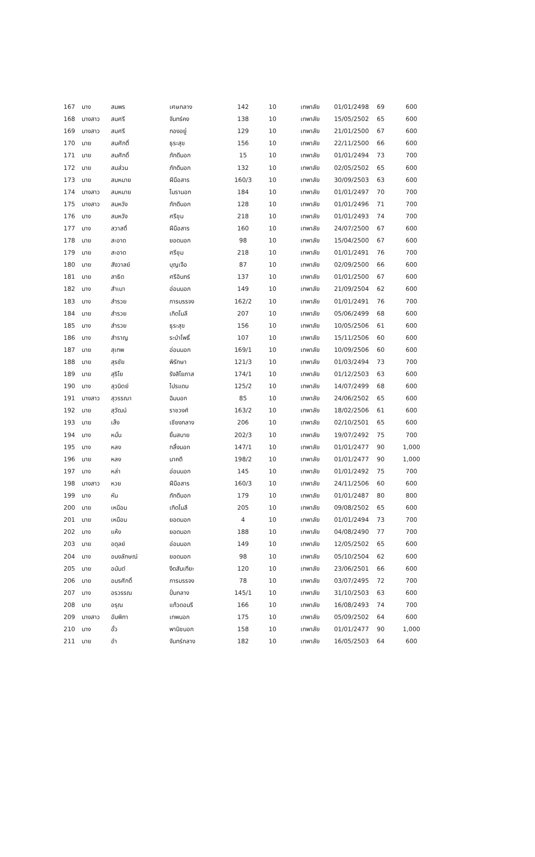| 167 | นาง | สมพร | เศษกลาง | 142 | 10 | เทพาลัย | 01/01/2498 | 69 | 600 |
| 168 | นางสาว | สมศรี | จันทร์คง | 138 | 10 | เทพาลัย | 15/05/2502 | 65 | 600 |
| 169 | นางสาว | สมศรี | ทองอยู่ | 129 | 10 | เทพาลัย | 21/01/2500 | 67 | 600 |
| 170 | นาย | สมศักดิ์ | ธุระสุข | 156 | 10 | เทพาลัย | 22/11/2500 | 66 | 600 |
| 171 | นาย | สมศักดิ์ | ภักดีนอก | 15 | 10 | เทพาลัย | 01/01/2494 | 73 | 700 |
| 172 | นาย | สมส่วน | ภักดีนอก | 132 | 10 | เทพาลัย | 02/05/2502 | 65 | 600 |
| 173 | นาย | สมหมาย | ฝีมือสาร | 160/3 | 10 | เทพาลัย | 30/09/2503 | 63 | 600 |
| 174 | นางสาว | สมหมาย | โมรานอก | 184 | 10 | เทพาลัย | 01/01/2497 | 70 | 700 |
| 175 | นางสาว | สมหวัง | ภักดีนอก | 128 | 10 | เทพาลัย | 01/01/2496 | 71 | 700 |
| 176 | นาง | สมหวัง | ศรีชุม | 218 | 10 | เทพาลัย | 01/01/2493 | 74 | 700 |
| 177 | นาง | สวาสดิ์ | ฝีมือสาร | 160 | 10 | เทพาลัย | 24/07/2500 | 67 | 600 |
| 178 | นาย | สะอาด | ยอดนอก | 98 | 10 | เทพาลัย | 15/04/2500 | 67 | 600 |
| 179 | นาย | สะอาด | ศรีชุม | 218 | 10 | เทพาลัย | 01/01/2491 | 76 | 700 |
| 180 | นาย | สังวาลย์ | บุญเจือ | 87 | 10 | เทพาลัย | 02/09/2500 | 66 | 600 |
| 181 | นาย | สาธิต | ศรีอินทร์ | 137 | 10 | เทพาลัย | 01/01/2500 | 67 | 600 |
| 182 | นาง | สำเนา | อ่อนนอก | 149 | 10 | เทพาลัย | 21/09/2504 | 62 | 600 |
| 183 | นาง | สำรวย | การบรรจง | 162/2 | 10 | เทพาลัย | 01/01/2491 | 76 | 700 |
| 184 | นาย | สำรวย | เกิดโมลี | 207 | 10 | เทพาลัย | 05/06/2499 | 68 | 600 |
| 185 | นาง | สำรวย | ธุระสุข | 156 | 10 | เทพาลัย | 10/05/2506 | 61 | 600 |
| 186 | นาง | สำราญ | ระบำโพธิ์ | 107 | 10 | เทพาลัย | 15/11/2506 | 60 | 600 |
| 187 | นาย | สุเทพ | อ่อนนอก | 169/1 | 10 | เทพาลัย | 10/09/2506 | 60 | 600 |
| 188 | นาย | สุรชัย | พิรักษา | 121/3 | 10 | เทพาลัย | 01/03/2494 | 73 | 700 |
| 189 | นาย | สุริโย | รังสิโยภาส | 174/1 | 10 | เทพาลัย | 01/12/2503 | 63 | 600 |
| 190 | นาง | สุวนิตย์ | ไปรแดน | 125/2 | 10 | เทพาลัย | 14/07/2499 | 68 | 600 |
| 191 | นางสาว | สุวรรณา | ฉิมนอก | 85 | 10 | เทพาลัย | 24/06/2502 | 65 | 600 |
| 192 | นาย | สุวัฒน์ | ราชวงศ์ | 163/2 | 10 | เทพาลัย | 18/02/2506 | 61 | 600 |
| 193 | นาย | เส็ง | เชียงกลาง | 206 | 10 | เทพาลัย | 02/10/2501 | 65 | 600 |
| 194 | นาง | หมั่น | ยิ้มสบาย | 202/3 | 10 | เทพาลัย | 19/07/2492 | 75 | 700 |
| 195 | นาง | หลง | กลิ้งนอก | 147/1 | 10 | เทพาลัย | 01/01/2477 | 90 | 1,000 |
| 196 | นาย | หลง | นาคดี | 198/2 | 10 | เทพาลัย | 01/01/2477 | 90 | 1,000 |
| 197 | นาง | หล่า | อ่อนนอก | 145 | 10 | เทพาลัย | 01/01/2492 | 75 | 700 |
| 198 | นางสาว | หวย | ฝีมือสาร | 160/3 | 10 | เทพาลัย | 24/11/2506 | 60 | 600 |
| 199 | นาง | หัน | ภักดีนอก | 179 | 10 | เทพาลัย | 01/01/2487 | 80 | 800 |
| 200 | นาย | เหมือน | เกิดโมลี | 205 | 10 | เทพาลัย | 09/08/2502 | 65 | 600 |
| 201 | นาย | เหมือน | ยอดนอก | 4 | 10 | เทพาลัย | 01/01/2494 | 73 | 700 |
| 202 | นาง | แห้ง | ยอดนอก | 188 | 10 | เทพาลัย | 04/08/2490 | 77 | 700 |
| 203 | นาย | อดุลย์ | อ่อนนอก | 149 | 10 | เทพาลัย | 12/05/2502 | 65 | 600 |
| 204 | นาง | อนงลักษณ์ | ยอดนอก | 98 | 10 | เทพาลัย | 05/10/2504 | 62 | 600 |
| 205 | นาย | อนันต์ | งึดสันเทียะ | 120 | 10 | เทพาลัย | 23/06/2501 | 66 | 600 |
| 206 | นาย | อมรศักดิ์ | การบรรจง | 78 | 10 | เทพาลัย | 03/07/2495 | 72 | 700 |
| 207 | นาง | อรวรรณ | ปั่นกลาง | 145/1 | 10 | เทพาลัย | 31/10/2503 | 63 | 600 |
| 208 | นาย | อรุณ | แก้วดอนรี | 166 | 10 | เทพาลัย | 16/08/2493 | 74 | 700 |
| 209 | นางสาว | อัมพิกา | เทพนอก | 175 | 10 | เทพาลัย | 05/09/2502 | 64 | 600 |
| 210 | นาง | อั๋ว | พานิชนอก | 158 | 10 | เทพาลัย | 01/01/2477 | 90 | 1,000 |
| 211 | นาย | อำ | จันทร์กลาง | 182 | 10 | เทพาลัย | 16/05/2503 | 64 | 600 |